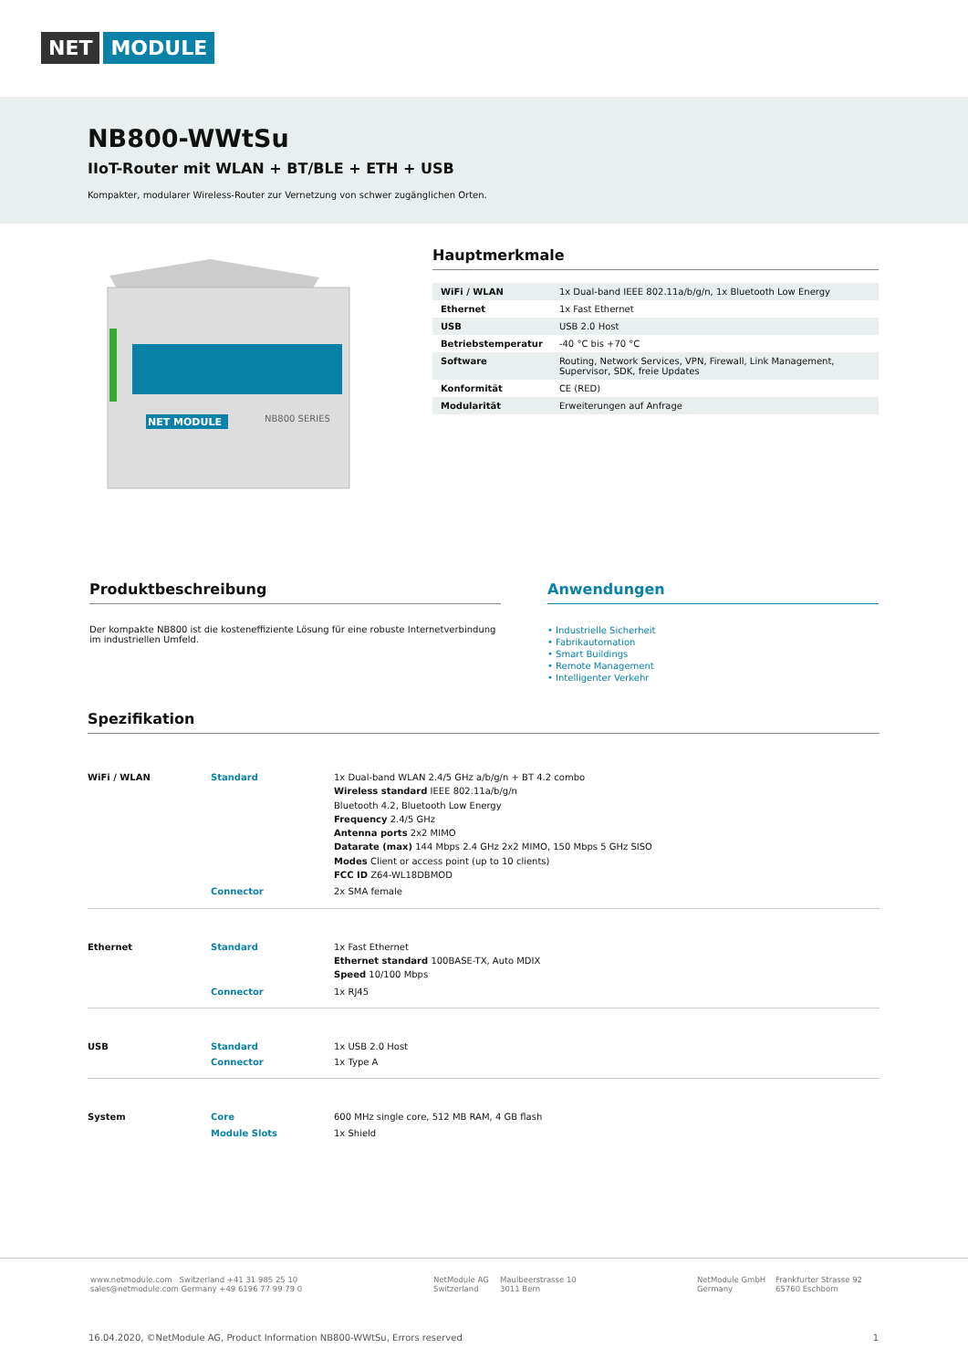NET MODULE
NB800-WWtSu
IIoT-Router mit WLAN + BT/BLE + ETH + USB
Kompakter, modularer Wireless-Router zur Vernetzung von schwer zugänglichen Orten.
NET MODULE
NB800 SERIES
Hauptmerkmale
| WiFi / WLAN | 1x Dual-band IEEE 802.11a/b/g/n, 1x Bluetooth Low Energy |
| Ethernet | 1x Fast Ethernet |
| USB | USB 2.0 Host |
| Betriebstemperatur | -40 °C bis +70 °C |
| Software | Routing, Network Services, VPN, Firewall, Link Management, Supervisor, SDK, freie Updates |
| Konformität | CE (RED) |
| Modularität | Erweiterungen auf Anfrage |
Produktbeschreibung
Der kompakte NB800 ist die kosteneffiziente Lösung für eine robuste Internetverbindung im industriellen Umfeld.
Anwendungen
• Industrielle Sicherheit
• Fabrikautomation
• Smart Buildings
• Remote Management
• Intelligenter Verkehr
Spezifikation
| WiFi / WLAN | Standard | 1x Dual-band WLAN 2.4/5 GHz a/b/g/n + BT 4.2 combo Wireless standard IEEE 802.11a/b/g/n Bluetooth 4.2, Bluetooth Low Energy Frequency 2.4/5 GHz Antenna ports 2x2 MIMO Datarate (max) 144 Mbps 2.4 GHz 2x2 MIMO, 150 Mbps 5 GHz SISO Modes Client or access point (up to 10 clients) FCC ID Z64-WL18DBMOD |
| | Connector | 2x SMA female |
| Ethernet | Standard | 1x Fast Ethernet Ethernet standard 100BASE-TX, Auto MDIX Speed 10/100 Mbps |
| | Connector | 1x RJ45 |
| USB | Standard | 1x USB 2.0 Host |
| | Connector | 1x Type A |
| System | Core | 600 MHz single core, 512 MB RAM, 4 GB flash |
| | Module Slots | 1x Shield |
www.netmodule.com Switzerland +41 31 985 25 10
sales@netmodule.com Germany +49 6196 77 99 79 0
NetModule AG
Switzerland
Maulbeerstrasse 10
3011 Bern
NetModule GmbH
Germany
Frankfurter Strasse 92
65760 Eschborn
16.04.2020, ©NetModule AG, Product Information NB800-WWtSu, Errors reserved 1